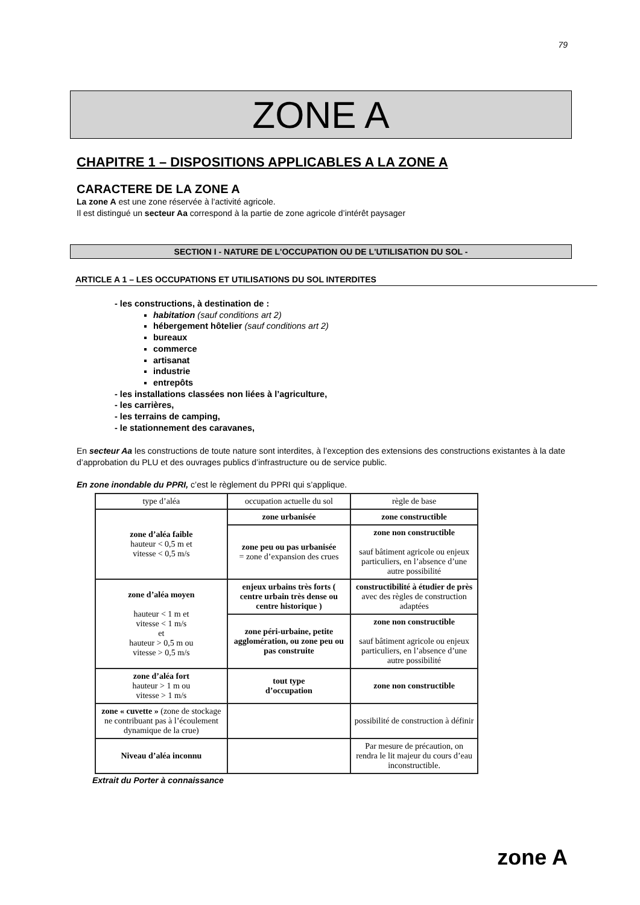79
ZONE A
CHAPITRE 1 – DISPOSITIONS APPLICABLES A LA ZONE A
CARACTERE DE LA ZONE A
La zone A est une zone réservée à l'activité agricole.
Il est distingué un secteur Aa correspond à la partie de zone agricole d’intérêt paysager
SECTION I - NATURE DE L'OCCUPATION OU DE L'UTILISATION DU SOL -
ARTICLE A 1 – LES OCCUPATIONS ET UTILISATIONS DU SOL INTERDITES
- les constructions, à destination de :
habitation (sauf conditions art 2)
hébergement hôtelier (sauf conditions art 2)
bureaux
commerce
artisanat
industrie
entrepôts
- les installations classées non liées à l’agriculture,
- les carrières,
- les terrains de camping,
- le stationnement des caravanes,
En secteur Aa les constructions de toute nature sont interdites, à l’exception des extensions des constructions existantes à la date d’approbation du PLU et des ouvrages publics d’infrastructure ou de service public.
En zone inondable du PPRI, c’est le règlement du PPRI qui s’applique.
| type d’aléa | occupation actuelle du sol | règle de base |
| --- | --- | --- |
| zone d’aléa faible hauteur < 0,5 m et vitesse < 0,5 m/s | zone urbanisée | zone constructible |
| | zone peu ou pas urbanisée = zone d’expansion des crues | zone non constructible sauf bâtiment agricole ou enjeux particuliers, en l’absence d’une autre possibilité |
| zone d’aléa moyen hauteur < 1 m et vitesse < 1 m/s et hauteur > 0,5 m ou vitesse > 0,5 m/s | enjeux urbains très forts ( centre urbain très dense ou centre historique ) | constructibilité à étudier de près avec des règles de construction adaptées |
| | zone péri-urbaine, petite agglomération, ou zone peu ou pas construite | zone non constructible sauf bâtiment agricole ou enjeux particuliers, en l’absence d’une autre possibilité |
| zone d’aléa fort hauteur > 1 m ou vitesse > 1 m/s | tout type d’occupation | zone non constructible |
| zone « cuvette » (zone de stockage ne contribuant pas à l’écoulement dynamique de la crue) | | possibilité de construction à définir |
| Niveau d’aléa inconnu | | Par mesure de précaution, on rendra le lit majeur du cours d’eau inconstructible. |
Extrait du Porter à connaissance
zone A